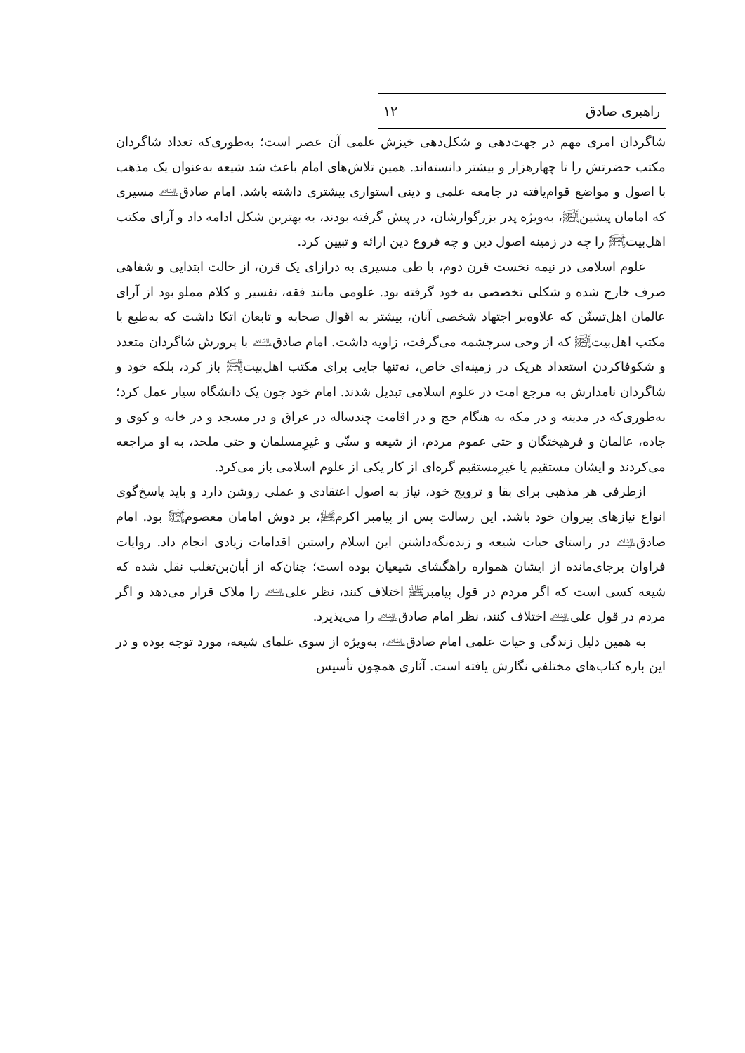راهبری صادق ۱۲
شاگردان امری مهم در جهت‌دهی و شکل‌دهی خیزش علمی آن عصر است؛ به‌طوری‌که تعداد شاگردان مکتب حضرتش را تا چهارهزار و بیشتر دانسته‌اند. همین تلاش‌های امام باعث شد شیعه به‌عنوان یک مذهب با اصول و مواضع قوام‌یافته در جامعه علمی و دینی استواری بیشتری داشته باشد. امام صادق﵇ مسیری که امامان پیشین﵊، به‌ویژه پدر بزرگوارشان، در پیش گرفته بودند، به بهترین شکل ادامه داد و آرای مکتب اهل‌بیت﵊ را چه در زمینه اصول دین و چه فروع دین ارائه و تبیین کرد.
علوم اسلامی در نیمه نخست قرن دوم، با طی مسیری به درازای یک قرن، از حالت ابتدایی و شفاهی صرف خارج شده و شکلی تخصصی به خود گرفته بود. علومی مانند فقه، تفسیر و کلام مملو بود از آرای عالمان اهل‌تسنّن که علاوه‌بر اجتهاد شخصی آنان، بیشتر به اقوال صحابه و تابعان اتکا داشت که به‌طبع با مکتب اهل‌بیت﵊ که از وحی سرچشمه می‌گرفت، زاویه داشت. امام صادق﵇ با پرورش شاگردان متعدد و شکوفاکردن استعداد هریک در زمینه‌ای خاص، نه‌تنها جایی برای مکتب اهل‌بیت﵊ باز کرد، بلکه خود و شاگردان نامدارش به مرجع امت در علوم اسلامی تبدیل شدند. امام خود چون یک دانشگاه سیار عمل کرد؛ به‌طوری‌که در مدینه و در مکه به هنگام حج و در اقامت چندساله در عراق و در مسجد و در خانه و کوی و جاده، عالمان و فرهیختگان و حتی عموم مردم، از شیعه و سنّی و غیرِمسلمان و حتی ملحد، به او مراجعه می‌کردند و ایشان مستقیم یا غیرِمستقیم گره‌ای از کار یکی از علوم اسلامی باز می‌کرد.
ازطرفی هر مذهبی برای بقا و ترویج خود، نیاز به اصول اعتقادی و عملی روشن دارد و باید پاسخ‌گوی انواع نیازهای پیروان خود باشد. این رسالت پس از پیامبر اکرمﷺ، بر دوش امامان معصوم﵊ بود. امام صادق﵇ در راستای حیات شیعه و زنده‌نگه‌داشتن این اسلام راستین اقدامات زیادی انجام داد. روایات فراوان برجای‌مانده از ایشان همواره راهگشای شیعیان بوده است؛ چنان‌که از أبان‌بن‌تغلب نقل شده که شیعه کسی است که اگر مردم در قول پیامبرﷺ اختلاف کنند، نظر علی﵇ را ملاک قرار می‌دهد و اگر مردم در قول علی﵇ اختلاف کنند، نظر امام صادق﵇ را می‌پذیرد.
به همین دلیل زندگی و حیات علمی امام صادق﵇، به‌ویژه از سوی علمای شیعه، مورد توجه بوده و در این باره کتاب‌های مختلفی نگارش یافته است. آثاری همچون تأسیس